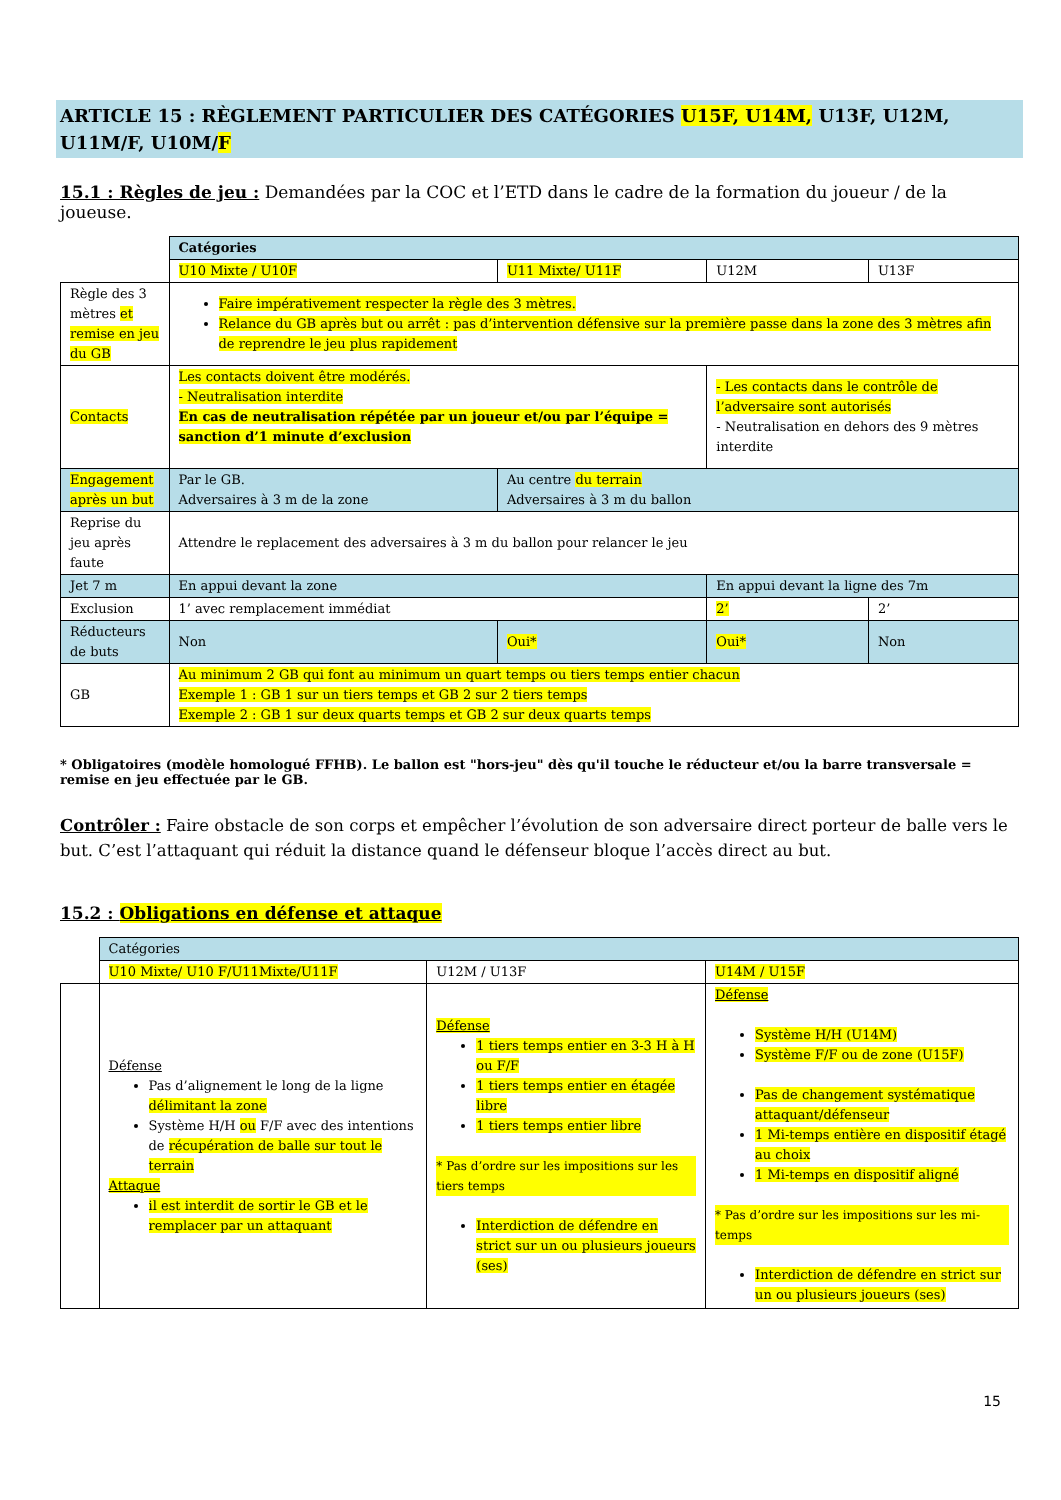ARTICLE 15 : RÈGLEMENT PARTICULIER DES CATÉGORIES U15F, U14M, U13F, U12M, U11M/F, U10M/F
15.1 : Règles de jeu : Demandées par la COC et l’ETD dans le cadre de la formation du joueur / de la joueuse.
| | Catégories | | | |
| | U10 Mixte / U10F | U11 Mixte/ U11F | U12M | U13F |
| Règle des 3 mètres et remise en jeu du GB | Faire impérativement respecter la règle des 3 mètres. Relance du GB après but ou arrêt : pas d’intervention défensive sur la première passe dans la zone des 3 mètres afin de reprendre le jeu plus rapidement | | | |
| Contacts | Les contacts doivent être modérés. - Neutralisation interdite En cas de neutralisation répétée par un joueur et/ou par l’équipe = sanction d’1 minute d’exclusion | | - Les contacts dans le contrôle de l’adversaire sont autorisés - Neutralisation en dehors des 9 mètres interdite | |
| Engagement après un but | Par le GB. Adversaires à 3 m de la zone | Au centre du terrain Adversaires à 3 m du ballon | | |
| Reprise du jeu après faute | Attendre le replacement des adversaires à 3 m du ballon pour relancer le jeu | | | |
| Jet 7 m | En appui devant la zone | | En appui devant la ligne des 7m | |
| Exclusion | 1’ avec remplacement immédiat | | 2’ | 2’ |
| Réducteurs de buts | Non | Oui* | Oui* | Non |
| GB | Au minimum 2 GB qui font au minimum un quart temps ou tiers temps entier chacun Exemple 1 : GB 1 sur un tiers temps et GB 2 sur 2 tiers temps Exemple 2 : GB 1 sur deux quarts temps et GB 2 sur deux quarts temps | | | |
* Obligatoires (modèle homologué FFHB). Le ballon est "hors-jeu" dès qu'il touche le réducteur et/ou la barre transversale = remise en jeu effectuée par le GB.
Contrôler : Faire obstacle de son corps et empêcher l’évolution de son adversaire direct porteur de balle vers le but. C’est l’attaquant qui réduit la distance quand le défenseur bloque l’accès direct au but.
15.2 : Obligations en défense et attaque
| | Catégories | | |
| | U10 Mixte/ U10 F/U11Mixte/U11F | U12M / U13F | U14M / U15F |
| | Défense Pas d’alignement le long de la ligne délimitant la zone Système H/H ou F/F avec des intentions de récupération de balle sur tout le terrain Attaque il est interdit de sortir le GB et le remplacer par un attaquant | Défense 1 tiers temps entier en 3-3 H à H ou F/F 1 tiers temps entier en étagée libre 1 tiers temps entier libre * Pas d’ordre sur les impositions sur les tiers temps Interdiction de défendre en strict sur un ou plusieurs joueurs (ses) | Défense Système H/H (U14M) Système F/F ou de zone (U15F) Pas de changement systématique attaquant/défenseur 1 Mi-temps entière en dispositif étagé au choix 1 Mi-temps en dispositif aligné * Pas d’ordre sur les impositions sur les mi-temps Interdiction de défendre en strict sur un ou plusieurs joueurs (ses) |
15